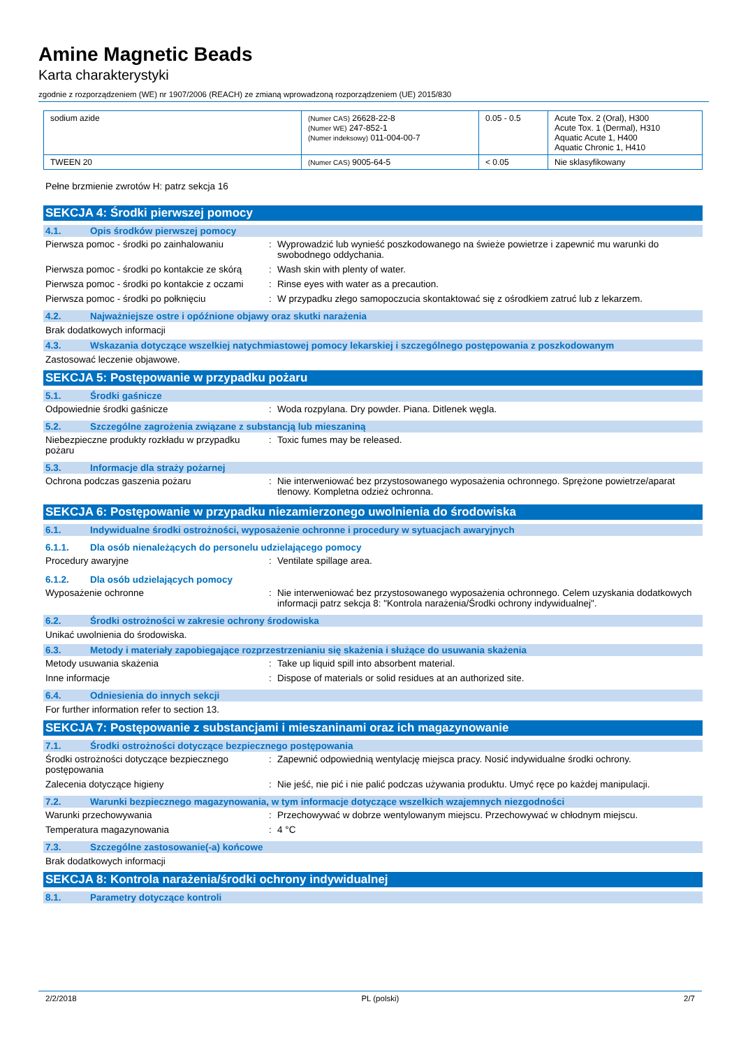Amine Magnetic Beads
Karta charakterystyki
zgodnie z rozporządzeniem (WE) nr 1907/2006 (REACH) ze zmianą wprowadzoną rozporządzeniem (UE) 2015/830
| sodium azide | (Numer CAS) 26628-22-8 (Numer WE) 247-852-1 (Numer indeksowy) 011-004-00-7 | 0.05 - 0.5 | Acute Tox. 2 (Oral), H300 Acute Tox. 1 (Dermal), H310 Aquatic Acute 1, H400 Aquatic Chronic 1, H410 |
| TWEEN 20 | (Numer CAS) 9005-64-5 | < 0.05 | Nie sklasyfikowany |
Pełne brzmienie zwrotów H: patrz sekcja 16
SEKCJA 4: Środki pierwszej pomocy
4.1. Opis środków pierwszej pomocy
Pierwsza pomoc - środki po zainhalowaniu: Wyprowadzić lub wynieść poszkodowanego na świeże powietrze i zapewnić mu warunki do swobodnego oddychania.
Pierwsza pomoc - środki po kontakcie ze skórą: Wash skin with plenty of water.
Pierwsza pomoc - środki po kontakcie z oczami: Rinse eyes with water as a precaution.
Pierwsza pomoc - środki po połknięciu: W przypadku złego samopoczucia skontaktować się z ośrodkiem zatruć lub z lekarzem.
4.2. Najważniejsze ostre i opóźnione objawy oraz skutki narażenia
Brak dodatkowych informacji
4.3. Wskazania dotyczące wszelkiej natychmiastowej pomocy lekarskiej i szczególnego postępowania z poszkodowanym
Zastosować leczenie objawowe.
SEKCJA 5: Postępowanie w przypadku pożaru
5.1. Środki gaśnicze
Odpowiednie środki gaśnicze: Woda rozpylana. Dry powder. Piana. Ditlenek węgla.
5.2. Szczególne zagrożenia związane z substancją lub mieszaniną
Niebezpieczne produkty rozkładu w przypadku pożaru: Toxic fumes may be released.
5.3. Informacje dla straży pożarnej
Ochrona podczas gaszenia pożaru: Nie interweniować bez przystosowanego wyposażenia ochronnego. Sprężone powietrze/aparat tlenowy. Kompletna odzież ochronna.
SEKCJA 6: Postępowanie w przypadku niezamierzonego uwolnienia do środowiska
6.1. Indywidualne środki ostrożności, wyposażenie ochronne i procedury w sytuacjach awaryjnych
6.1.1. Dla osób nienależących do personelu udzielającego pomocy
Procedury awaryjne: Ventilate spillage area.
6.1.2. Dla osób udzielających pomocy
Wyposażenie ochronne: Nie interweniować bez przystosowanego wyposażenia ochronnego. Celem uzyskania dodatkowych informacji patrz sekcja 8: "Kontrola narażenia/Środki ochrony indywidualnej".
6.2. Środki ostrożności w zakresie ochrony środowiska
Unikać uwolnienia do środowiska.
6.3. Metody i materiały zapobiegające rozprzestrzenianiu się skażenia i służące do usuwania skażenia
Metody usuwania skażenia: Take up liquid spill into absorbent material.
Inne informacje: Dispose of materials or solid residues at an authorized site.
6.4. Odniesienia do innych sekcji
For further information refer to section 13.
SEKCJA 7: Postępowanie z substancjami i mieszaninami oraz ich magazynowanie
7.1. Środki ostrożności dotyczące bezpiecznego postępowania
Środki ostrożności dotyczące bezpiecznego postępowania: Zapewnić odpowiednią wentylację miejsca pracy. Nosić indywidualne środki ochrony.
Zalecenia dotyczące higieny: Nie jeść, nie pić i nie palić podczas używania produktu. Umyć ręce po każdej manipulacji.
7.2. Warunki bezpiecznego magazynowania, w tym informacje dotyczące wszelkich wzajemnych niezgodności
Warunki przechowywania: Przechowywać w dobrze wentylowanym miejscu. Przechowywać w chłodnym miejscu.
Temperatura magazynowania: 4 °C
7.3. Szczególne zastosowanie(-a) końcowe
Brak dodatkowych informacji
SEKCJA 8: Kontrola narażenia/środki ochrony indywidualnej
8.1. Parametry dotyczące kontroli
2/2/2018 PL (polski) 2/7